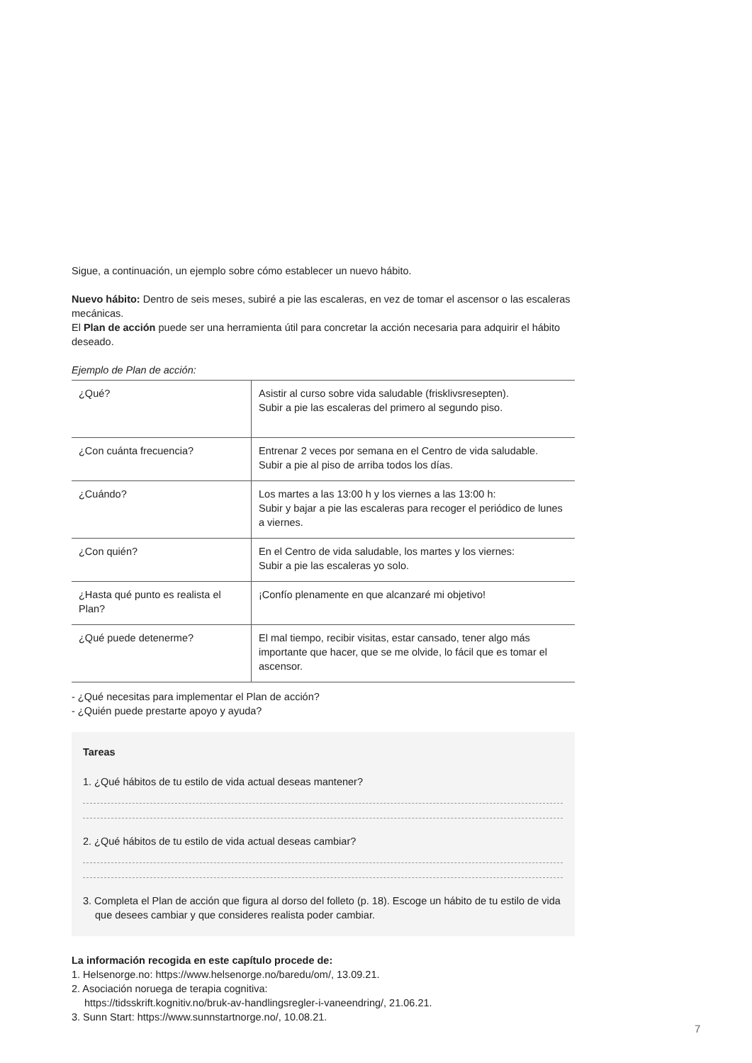Sigue, a continuación, un ejemplo sobre cómo establecer un nuevo hábito.
Nuevo hábito: Dentro de seis meses, subiré a pie las escaleras, en vez de tomar el ascensor o las escaleras mecánicas.
El Plan de acción puede ser una herramienta útil para concretar la acción necesaria para adquirir el hábito deseado.
Ejemplo de Plan de acción:
| ¿Qué? | Asistir al curso sobre vida saludable (frisklivsresepten). Subir a pie las escaleras del primero al segundo piso. |
| ¿Con cuánta frecuencia? | Entrenar 2 veces por semana en el Centro de vida saludable. Subir a pie al piso de arriba todos los días. |
| ¿Cuándo? | Los martes a las 13:00 h y los viernes a las 13:00 h: Subir y bajar a pie las escaleras para recoger el periódico de lunes a viernes. |
| ¿Con quién? | En el Centro de vida saludable, los martes y los viernes: Subir a pie las escaleras yo solo. |
| ¿Hasta qué punto es realista el Plan? | ¡Confío plenamente en que alcanzaré mi objetivo! |
| ¿Qué puede detenerme? | El mal tiempo, recibir visitas, estar cansado, tener algo más importante que hacer, que se me olvide, lo fácil que es tomar el ascensor. |
- ¿Qué necesitas para implementar el Plan de acción?
- ¿Quién puede prestarte apoyo y ayuda?
Tareas
1. ¿Qué hábitos de tu estilo de vida actual deseas mantener?
2. ¿Qué hábitos de tu estilo de vida actual deseas cambiar?
3. Completa el Plan de acción que figura al dorso del folleto (p. 18). Escoge un hábito de tu estilo de vida que desees cambiar y que consideres realista poder cambiar.
La información recogida en este capítulo procede de:
1. Helsenorge.no: https://www.helsenorge.no/baredu/om/, 13.09.21.
2. Asociación noruega de terapia cognitiva:
https://tidsskrift.kognitiv.no/bruk-av-handlingsregler-i-vaneendring/, 21.06.21.
3. Sunn Start: https://www.sunnstartnorge.no/, 10.08.21.
7